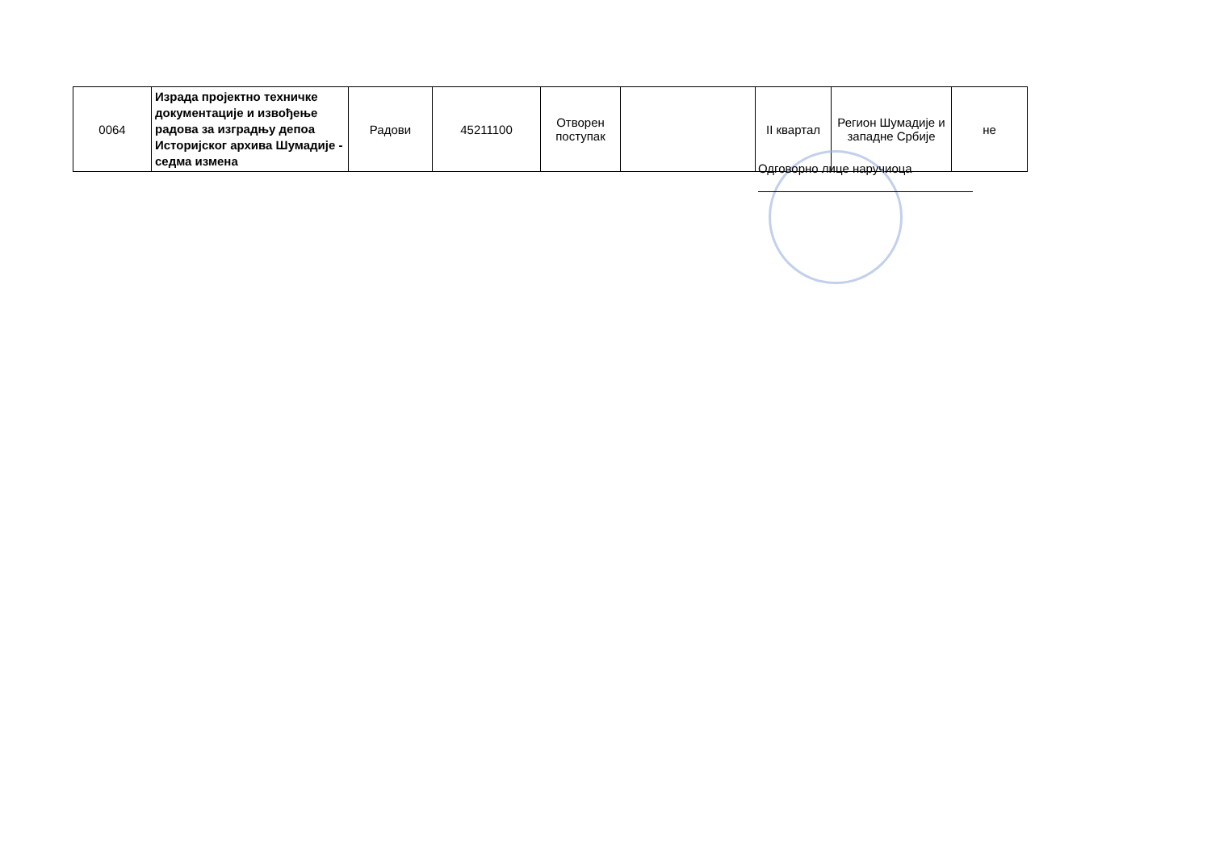| 0064 | Израда пројектно техничке документације и извођење радова за изградњу депоа Историјског архива Шумадије - седма измена | Радови | 45211100 | Отворен поступак | | II квартал | Регион Шумадије и западне Србије | не |
Одговорно лице наручиоца